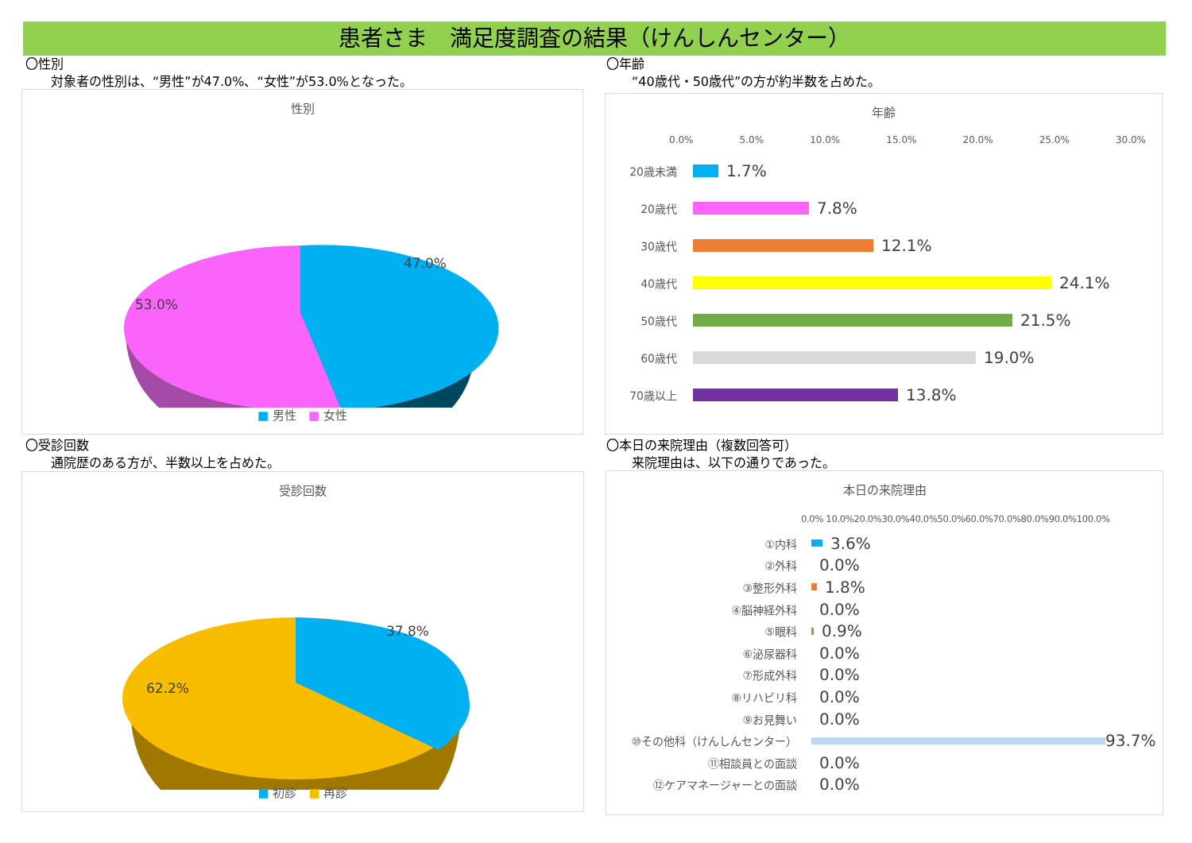患者さま　満足度調査の結果（けんしんセンター）
〇性別
　　対象者の性別は、“男性”が47.0%、“女性”が53.0%となった。
性別
47.0%
53.0%
■ 男性　■ 女性
〇年齢
　　“40歳代・50歳代”の方が約半数を占めた。
年齢
0.0% 5.0% 10.0% 15.0% 20.0% 25.0% 30.0%
20歳未満 1.7%
20歳代 7.8%
30歳代 12.1%
40歳代 24.1%
50歳代 21.5%
60歳代 19.0%
70歳以上 13.8%
〇受診回数
　　通院歴のある方が、半数以上を占めた。
受診回数
37.8%
62.2%
■ 初診　■ 再診
〇本日の来院理由（複数回答可）
　　来院理由は、以下の通りであった。
本日の来院理由
0.0% 10.0%20.0%30.0%40.0%50.0%60.0%70.0%80.0%90.0%100.0%
①内科 3.6%
②外科 0.0%
③整形外科 1.8%
④脳神経外科 0.0%
⑤眼科 0.9%
⑥泌尿器科 0.0%
⑦形成外科 0.0%
⑧リハビリ科 0.0%
⑨お見舞い 0.0%
⑩その他科（けんしんセンター） 93.7%
⑪相談員との面談 0.0%
⑫ケアマネージャーとの面談 0.0%